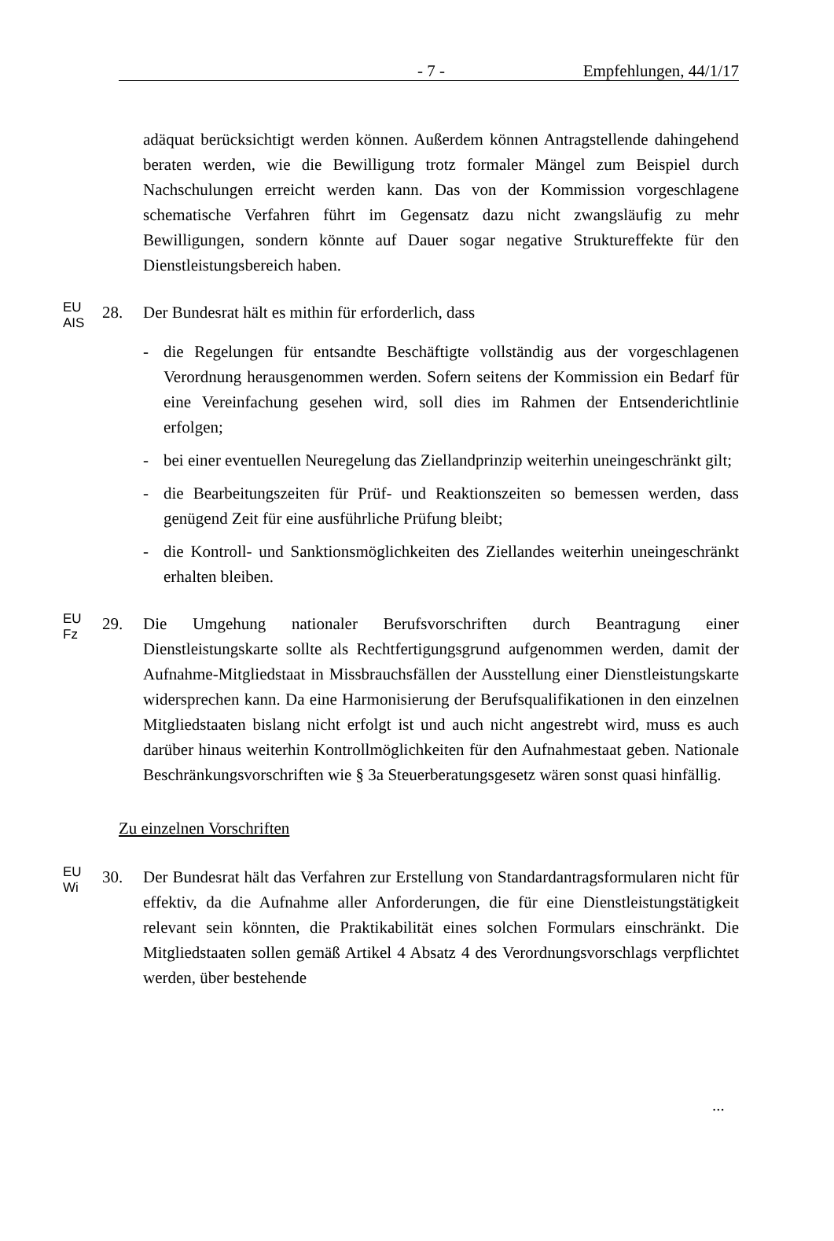- 7 - Empfehlungen, 44/1/17
adäquat berücksichtigt werden können. Außerdem können Antragstellende dahingehend beraten werden, wie die Bewilligung trotz formaler Mängel zum Beispiel durch Nachschulungen erreicht werden kann. Das von der Kommission vorgeschlagene schematische Verfahren führt im Gegensatz dazu nicht zwangsläufig zu mehr Bewilligungen, sondern könnte auf Dauer sogar negative Struktureffekte für den Dienstleistungsbereich haben.
EU
AIS
28. Der Bundesrat hält es mithin für erforderlich, dass
- die Regelungen für entsandte Beschäftigte vollständig aus der vorge­schlagenen Verordnung herausgenommen werden. Sofern seitens der Kommission ein Bedarf für eine Vereinfachung gesehen wird, soll dies im Rahmen der Entsenderichtlinie erfolgen;
- bei einer eventuellen Neuregelung das Ziellandprinzip weiterhin unein­geschränkt gilt;
- die Bearbeitungszeiten für Prüf- und Reaktionszeiten so bemessen werden, dass genügend Zeit für eine ausführliche Prüfung bleibt;
- die Kontroll- und Sanktionsmöglichkeiten des Ziellandes weiterhin unein­geschränkt erhalten bleiben.
EU
Fz
29. Die Umgehung nationaler Berufsvorschriften durch Beantragung einer Dienstleistungskarte sollte als Rechtfertigungsgrund aufgenommen werden, damit der Aufnahme-Mitgliedstaat in Missbrauchsfällen der Ausstellung einer Dienstleistungskarte widersprechen kann. Da eine Harmonisierung der Berufs­qualifikationen in den einzelnen Mitgliedstaaten bislang nicht erfolgt ist und auch nicht angestrebt wird, muss es auch darüber hinaus weiterhin Kon­trollmöglichkeiten für den Aufnahmestaat geben. Nationale Beschränkungs­vorschriften wie § 3a Steuerberatungsgesetz wären sonst quasi hinfällig.
Zu einzelnen Vorschriften
EU
Wi
30. Der Bundesrat hält das Verfahren zur Erstellung von Standardantrags­formularen nicht für effektiv, da die Aufnahme aller Anforderungen, die für eine Dienstleistungstätigkeit relevant sein könnten, die Praktikabilität eines solchen Formulars einschränkt. Die Mitgliedstaaten sollen gemäß Artikel 4 Absatz 4 des Verordnungsvorschlags verpflichtet werden, über bestehende
...